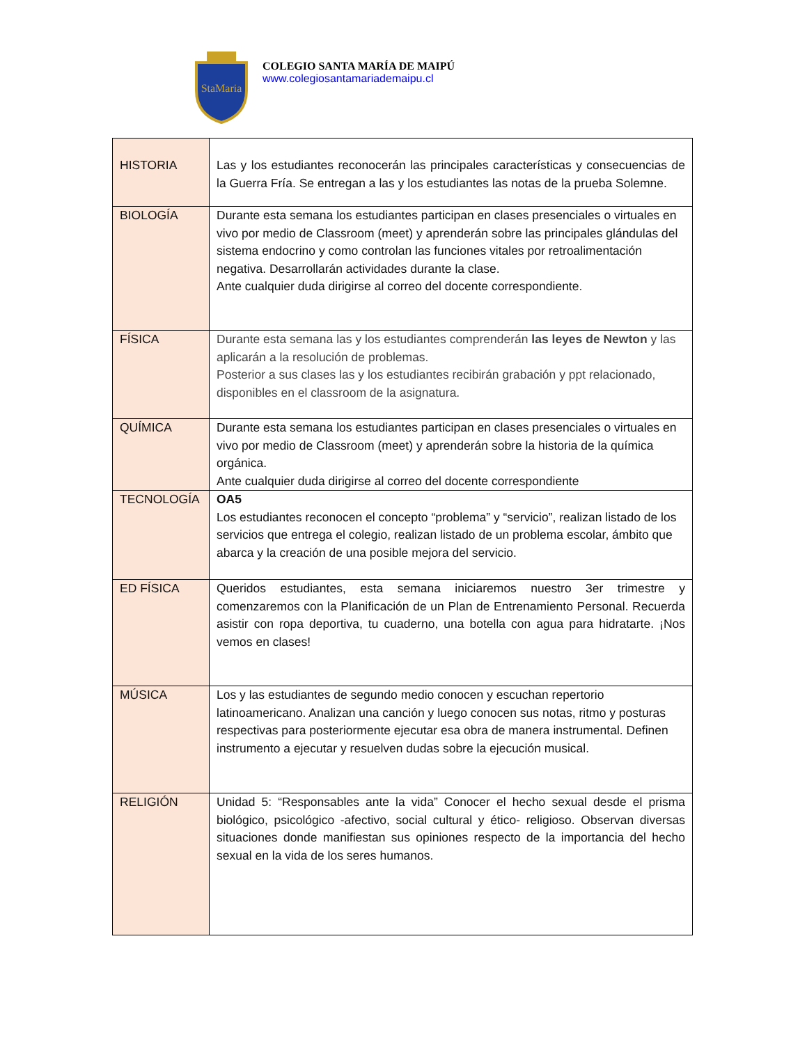StaMaria
COLEGIO SANTA MARÍA DE MAIPÚ
www.colegiosantamariademaipu.cl
| HISTORIA | Las y los estudiantes reconocerán las principales características y consecuencias de la Guerra Fría. Se entregan a las y los estudiantes las notas de la prueba Solemne. |
| BIOLOGÍA | Durante esta semana los estudiantes participan en clases presenciales o virtuales en vivo por medio de Classroom (meet) y aprenderán sobre las principales glándulas del sistema endocrino y como controlan las funciones vitales por retroalimentación negativa. Desarrollarán actividades durante la clase. Ante cualquier duda dirigirse al correo del docente correspondiente. |
| FÍSICA | Durante esta semana las y los estudiantes comprenderán las leyes de Newton y las aplicarán a la resolución de problemas. Posterior a sus clases las y los estudiantes recibirán grabación y ppt relacionado, disponibles en el classroom de la asignatura. |
| QUÍMICA | Durante esta semana los estudiantes participan en clases presenciales o virtuales en vivo por medio de Classroom (meet) y aprenderán sobre la historia de la química orgánica. Ante cualquier duda dirigirse al correo del docente correspondiente |
| TECNOLOGÍA | OA5 Los estudiantes reconocen el concepto “problema” y “servicio”, realizan listado de los servicios que entrega el colegio, realizan listado de un problema escolar, ámbito que abarca y la creación de una posible mejora del servicio. |
| ED FÍSICA | Queridos estudiantes, esta semana iniciaremos nuestro 3er trimestre y comenzaremos con la Planificación de un Plan de Entrenamiento Personal. Recuerda asistir con ropa deportiva, tu cuaderno, una botella con agua para hidratarte. ¡Nos vemos en clases! |
| MÚSICA | Los y las estudiantes de segundo medio conocen y escuchan repertorio latinoamericano. Analizan una canción y luego conocen sus notas, ritmo y posturas respectivas para posteriormente ejecutar esa obra de manera instrumental. Definen instrumento a ejecutar y resuelven dudas sobre la ejecución musical. |
| RELIGIÓN | Unidad 5: “Responsables ante la vida” Conocer el hecho sexual desde el prisma biológico, psicológico -afectivo, social cultural y ético- religioso. Observan diversas situaciones donde manifiestan sus opiniones respecto de la importancia del hecho sexual en la vida de los seres humanos. |